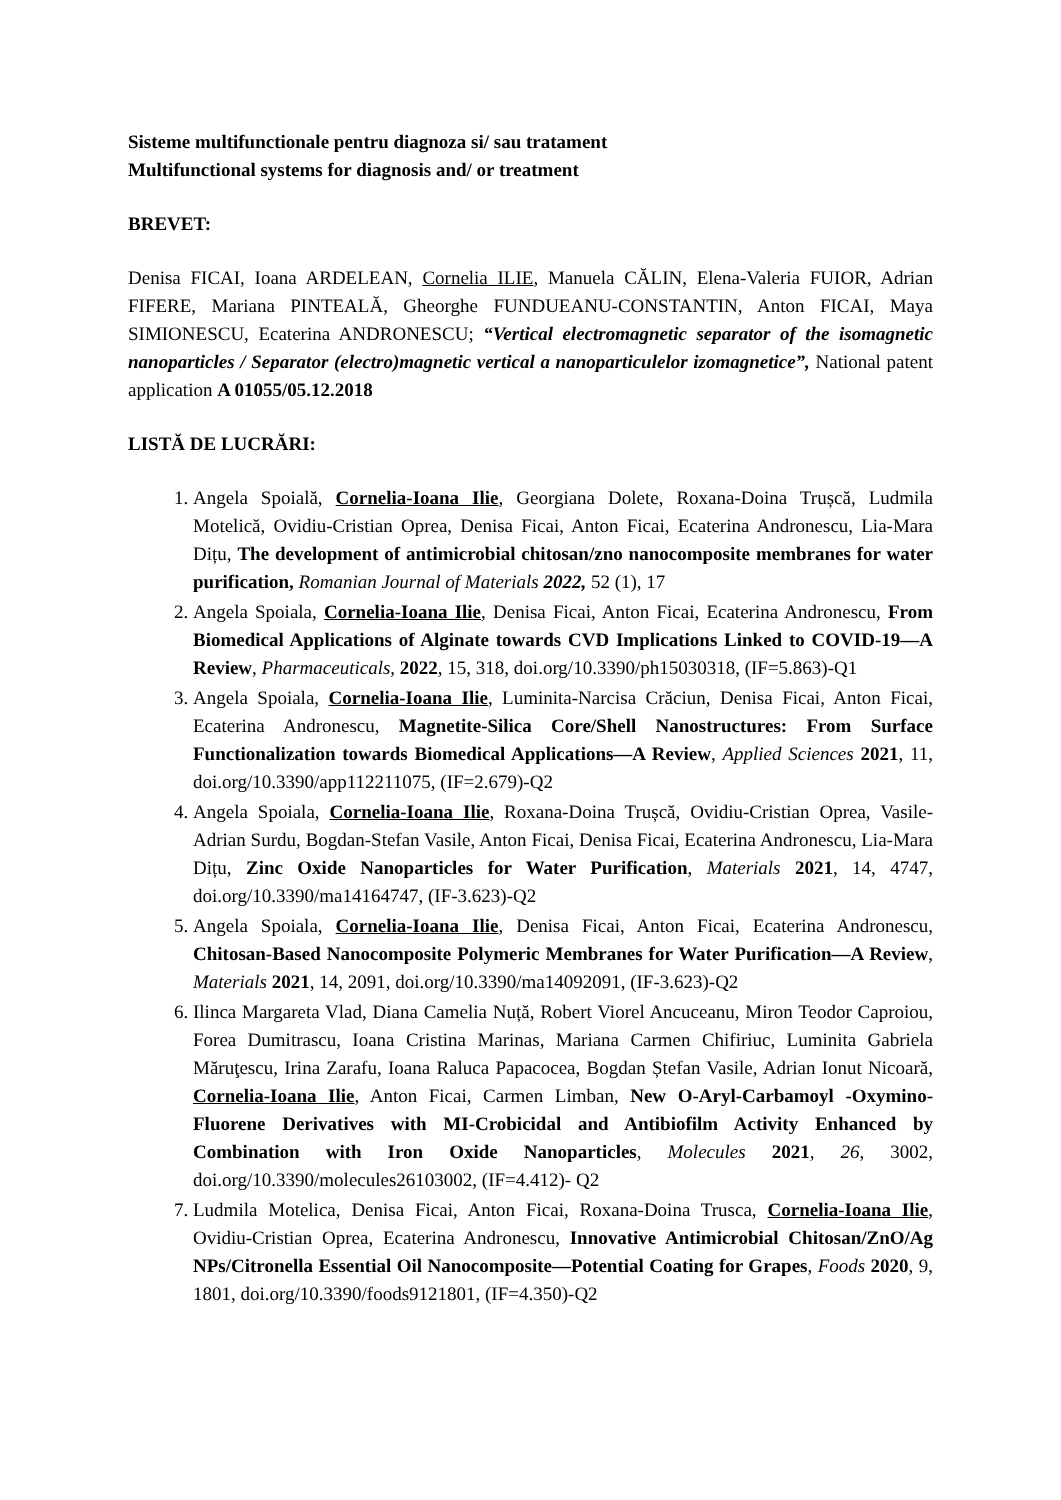Sisteme multifunctionale pentru diagnoza si/ sau tratament
Multifunctional systems for diagnosis and/ or treatment
BREVET:
Denisa FICAI, Ioana ARDELEAN, Cornelia ILIE, Manuela CĂLIN, Elena-Valeria FUIOR, Adrian FIFERE, Mariana PINTEALĂ, Gheorghe FUNDUEANU-CONSTANTIN, Anton FICAI, Maya SIMIONESCU, Ecaterina ANDRONESCU; “Vertical electromagnetic separator of the isomagnetic nanoparticles / Separator (electro)magnetic vertical a nanoparticulelor izomagnetice”, National patent application A 01055/05.12.2018
LISTĂ DE LUCRĂRI:
1. Angela Spoială, Cornelia-Ioana Ilie, Georgiana Dolete, Roxana-Doina Trușcă, Ludmila Motelică, Ovidiu-Cristian Oprea, Denisa Ficai, Anton Ficai, Ecaterina Andronescu, Lia-Mara Dițu, The development of antimicrobial chitosan/zno nanocomposite membranes for water purification, Romanian Journal of Materials 2022, 52 (1), 17
2. Angela Spoiala, Cornelia-Ioana Ilie, Denisa Ficai, Anton Ficai, Ecaterina Andronescu, From Biomedical Applications of Alginate towards CVD Implications Linked to COVID-19—A Review, Pharmaceuticals, 2022, 15, 318, doi.org/10.3390/ph15030318, (IF=5.863)-Q1
3. Angela Spoiala, Cornelia-Ioana Ilie, Luminita-Narcisa Crăciun, Denisa Ficai, Anton Ficai, Ecaterina Andronescu, Magnetite-Silica Core/Shell Nanostructures: From Surface Functionalization towards Biomedical Applications—A Review, Applied Sciences 2021, 11, doi.org/10.3390/app112211075, (IF=2.679)-Q2
4. Angela Spoiala, Cornelia-Ioana Ilie, Roxana-Doina Trușcă, Ovidiu-Cristian Oprea, Vasile-Adrian Surdu, Bogdan-Stefan Vasile, Anton Ficai, Denisa Ficai, Ecaterina Andronescu, Lia-Mara Dițu, Zinc Oxide Nanoparticles for Water Purification, Materials 2021, 14, 4747, doi.org/10.3390/ma14164747, (IF-3.623)-Q2
5. Angela Spoiala, Cornelia-Ioana Ilie, Denisa Ficai, Anton Ficai, Ecaterina Andronescu, Chitosan-Based Nanocomposite Polymeric Membranes for Water Purification—A Review, Materials 2021, 14, 2091, doi.org/10.3390/ma14092091, (IF-3.623)-Q2
6. Ilinca Margareta Vlad, Diana Camelia Nuță, Robert Viorel Ancuceanu, Miron Teodor Caproiou, Forea Dumitrascu, Ioana Cristina Marinas, Mariana Carmen Chifiriuc, Luminita Gabriela Măruţescu, Irina Zarafu, Ioana Raluca Papacocea, Bogdan Ștefan Vasile, Adrian Ionut Nicoară, Cornelia-Ioana Ilie, Anton Ficai, Carmen Limban, New O-Aryl-Carbamoyl -Oxymino-Fluorene Derivatives with MI-Crobicidal and Antibiofilm Activity Enhanced by Combination with Iron Oxide Nanoparticles, Molecules 2021, 26, 3002, doi.org/10.3390/molecules26103002, (IF=4.412)- Q2
7. Ludmila Motelica, Denisa Ficai, Anton Ficai, Roxana-Doina Trusca, Cornelia-Ioana Ilie, Ovidiu-Cristian Oprea, Ecaterina Andronescu, Innovative Antimicrobial Chitosan/ZnO/Ag NPs/Citronella Essential Oil Nanocomposite—Potential Coating for Grapes, Foods 2020, 9, 1801, doi.org/10.3390/foods9121801, (IF=4.350)-Q2